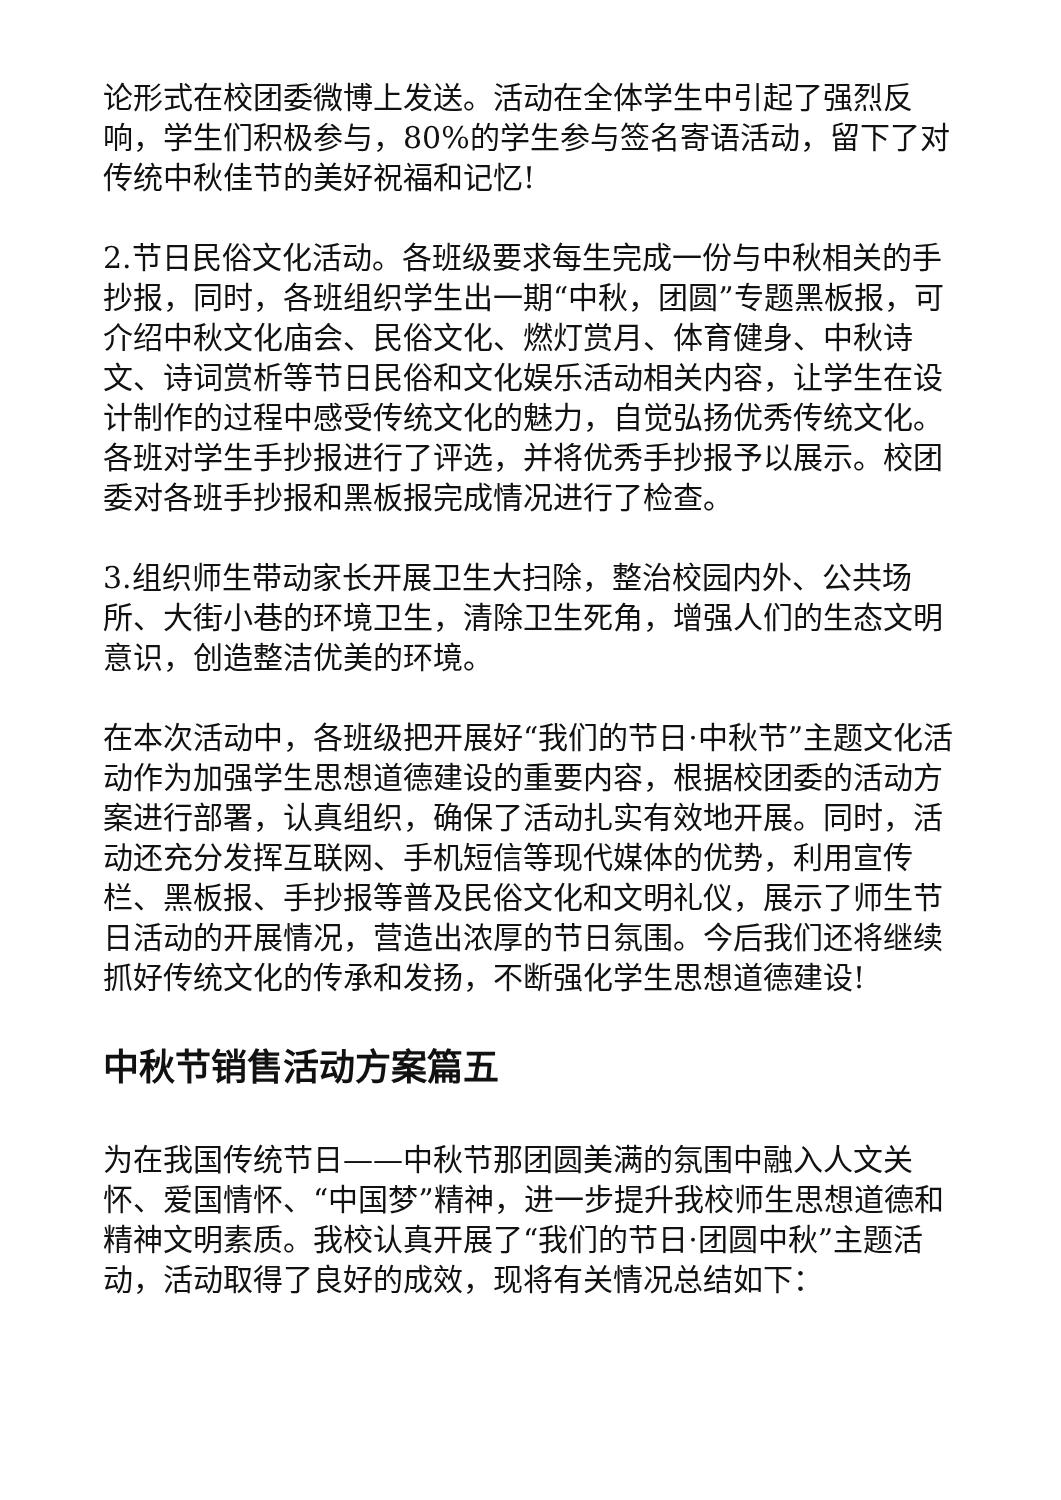论形式在校团委微博上发送。活动在全体学生中引起了强烈反响，学生们积极参与，80%的学生参与签名寄语活动，留下了对传统中秋佳节的美好祝福和记忆!
2.节日民俗文化活动。各班级要求每生完成一份与中秋相关的手抄报，同时，各班组织学生出一期“中秋，团圆”专题黑板报，可介绍中秋文化庙会、民俗文化、燃灯赏月、体育健身、中秋诗文、诗词赏析等节日民俗和文化娱乐活动相关内容，让学生在设计制作的过程中感受传统文化的魅力，自觉弘扬优秀传统文化。各班对学生手抄报进行了评选，并将优秀手抄报予以展示。校团委对各班手抄报和黑板报完成情况进行了检查。
3.组织师生带动家长开展卫生大扫除，整治校园内外、公共场所、大街小巷的环境卫生，清除卫生死角，增强人们的生态文明意识，创造整洁优美的环境。
在本次活动中，各班级把开展好“我们的节日·中秋节”主题文化活动作为加强学生思想道德建设的重要内容，根据校团委的活动方案进行部署，认真组织，确保了活动扎实有效地开展。同时，活动还充分发挥互联网、手机短信等现代媒体的优势，利用宣传栏、黑板报、手抄报等普及民俗文化和文明礼仪，展示了师生节日活动的开展情况，营造出浓厚的节日氛围。今后我们还将继续抓好传统文化的传承和发扬，不断强化学生思想道德建设!
中秋节销售活动方案篇五
为在我国传统节日——中秋节那团圆美满的氛围中融入人文关怀、爱国情怀、“中国梦”精神，进一步提升我校师生思想道德和精神文明素质。我校认真开展了“我们的节日·团圆中秋”主题活动，活动取得了良好的成效，现将有关情况总结如下：